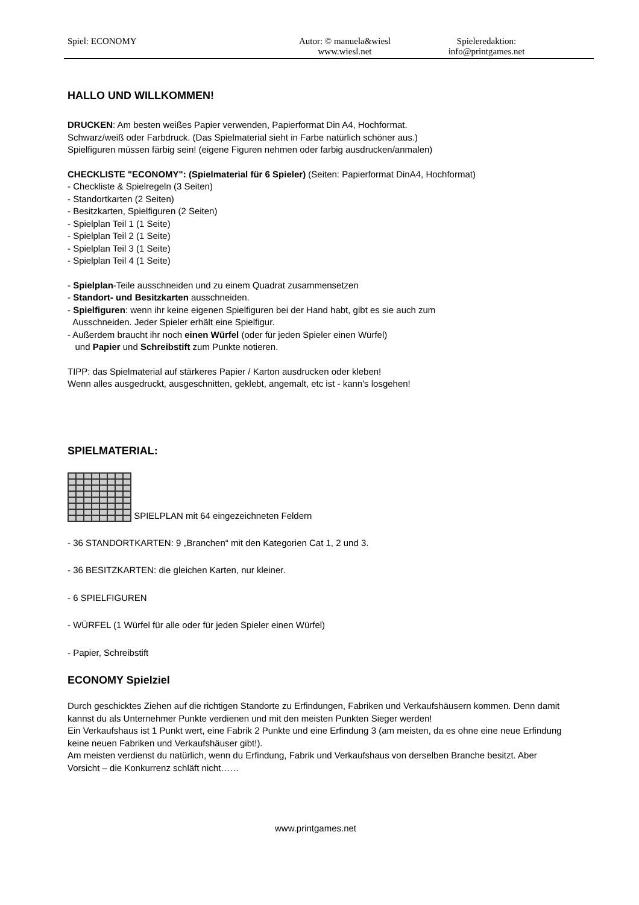Spiel: ECONOMY Autor: © manuela&wiesl
www.wiesl.net
Spieleredaktion:
info@printgames.net
HALLO UND WILLKOMMEN!
DRUCKEN: Am besten weißes Papier verwenden, Papierformat Din A4, Hochformat.
Schwarz/weiß oder Farbdruck. (Das Spielmaterial sieht in Farbe natürlich schöner aus.)
Spielfiguren müssen färbig sein! (eigene Figuren nehmen oder farbig ausdrucken/anmalen)
CHECKLISTE "ECONOMY": (Spielmaterial für 6 Spieler) (Seiten: Papierformat DinA4, Hochformat)
- Checkliste & Spielregeln (3 Seiten)
- Standortkarten (2 Seiten)
- Besitzkarten, Spielfiguren (2 Seiten)
- Spielplan Teil 1 (1 Seite)
- Spielplan Teil 2 (1 Seite)
- Spielplan Teil 3 (1 Seite)
- Spielplan Teil 4 (1 Seite)
- Spielplan-Teile ausschneiden und zu einem Quadrat zusammensetzen
- Standort- und Besitzkarten ausschneiden.
- Spielfiguren: wenn ihr keine eigenen Spielfiguren bei der Hand habt, gibt es sie auch zum
Ausschneiden. Jeder Spieler erhält eine Spielfigur.
- Außerdem braucht ihr noch einen Würfel (oder für jeden Spieler einen Würfel)
und Papier und Schreibstift zum Punkte notieren.
TIPP: das Spielmaterial auf stärkeres Papier / Karton ausdrucken oder kleben!
Wenn alles ausgedruckt, ausgeschnitten, geklebt, angemalt, etc ist - kann's losgehen!
SPIELMATERIAL:
SPIELPLAN mit 64 eingezeichneten Feldern
- 36 STANDORTKARTEN: 9 „Branchen“ mit den Kategorien Cat 1, 2 und 3.
- 36 BESITZKARTEN: die gleichen Karten, nur kleiner.
- 6 SPIELFIGUREN
- WÜRFEL (1 Würfel für alle oder für jeden Spieler einen Würfel)
- Papier, Schreibstift
ECONOMY Spielziel
Durch geschicktes Ziehen auf die richtigen Standorte zu Erfindungen, Fabriken und Verkaufshäusern kommen. Denn damit kannst du als Unternehmer Punkte verdienen und mit den meisten Punkten Sieger werden!
Ein Verkaufshaus ist 1 Punkt wert, eine Fabrik 2 Punkte und eine Erfindung 3 (am meisten, da es ohne eine neue Erfindung keine neuen Fabriken und Verkaufshäuser gibt!).
Am meisten verdienst du natürlich, wenn du Erfindung, Fabrik und Verkaufshaus von derselben Branche besitzt. Aber Vorsicht – die Konkurrenz schläft nicht……
www.printgames.net